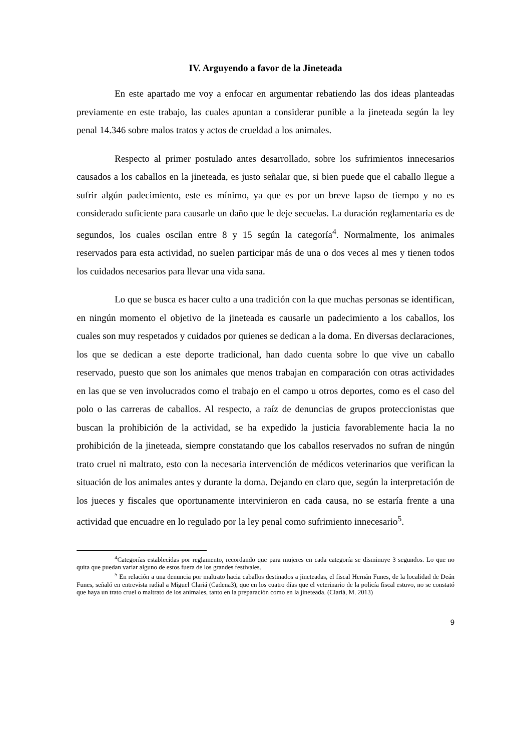IV. Arguyendo a favor de la Jineteada
En este apartado me voy a enfocar en argumentar rebatiendo las dos ideas planteadas previamente en este trabajo, las cuales apuntan a considerar punible a la jineteada según la ley penal 14.346 sobre malos tratos y actos de crueldad a los animales.
Respecto al primer postulado antes desarrollado, sobre los sufrimientos innecesarios causados a los caballos en la jineteada, es justo señalar que, si bien puede que el caballo llegue a sufrir algún padecimiento, este es mínimo, ya que es por un breve lapso de tiempo y no es considerado suficiente para causarle un daño que le deje secuelas. La duración reglamentaria es de segundos, los cuales oscilan entre 8 y 15 según la categoría<sup>4</sup>. Normalmente, los animales reservados para esta actividad, no suelen participar más de una o dos veces al mes y tienen todos los cuidados necesarios para llevar una vida sana.
Lo que se busca es hacer culto a una tradición con la que muchas personas se identifican, en ningún momento el objetivo de la jineteada es causarle un padecimiento a los caballos, los cuales son muy respetados y cuidados por quienes se dedican a la doma. En diversas declaraciones, los que se dedican a este deporte tradicional, han dado cuenta sobre lo que vive un caballo reservado, puesto que son los animales que menos trabajan en comparación con otras actividades en las que se ven involucrados como el trabajo en el campo u otros deportes, como es el caso del polo o las carreras de caballos. Al respecto, a raíz de denuncias de grupos proteccionistas que buscan la prohibición de la actividad, se ha expedido la justicia favorablemente hacia la no prohibición de la jineteada, siempre constatando que los caballos reservados no sufran de ningún trato cruel ni maltrato, esto con la necesaria intervención de médicos veterinarios que verifican la situación de los animales antes y durante la doma. Dejando en claro que, según la interpretación de los jueces y fiscales que oportunamente intervinieron en cada causa, no se estaría frente a una actividad que encuadre en lo regulado por la ley penal como sufrimiento innecesario<sup>5</sup>.
<sup>4</sup> Categorías establecidas por reglamento, recordando que para mujeres en cada categoría se disminuye 3 segundos. Lo que no quita que puedan variar alguno de estos fuera de los grandes festivales.
<sup>5</sup> En relación a una denuncia por maltrato hacia caballos destinados a jineteadas, el fiscal Hernán Funes, de la localidad de Deán Funes, señaló en entrevista radial a Miguel Clariá (Cadena3), que en los cuatro días que el veterinario de la policía fiscal estuvo, no se constató que haya un trato cruel o maltrato de los animales, tanto en la preparación como en la jineteada. (Clariá, M. 2013)
9